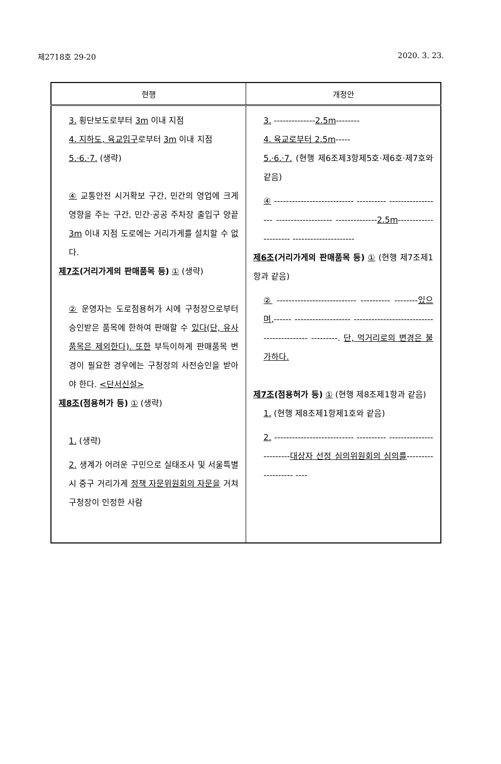제2718호 29-20 2020. 3. 23.
| 현행 | 개정안 |
| --- | --- |
| 3. 횡단보도로부터 3m 이내 지점 4. 지하도, 육교입구 로부터 3m 이내 지점 5.·6.·7. (생략) ④ 교통안전 시거확보 구간, 민간의 영업에 크게 영향을 주는 구간, 민간·공공 주차장 출입구 양끝 3m 이내 지점 도로에는 거리가게를 설치할 수 없다. 제7조 (거리가게의 판매품목 등) ① (생략) ② 운영자는 도로점용허가 시에 구청장으로부터 승인받은 품목에 한하여 판매할 수 있다(단, 유사 품목은 제외한다). 또한 부득이하게 판매품목 변경이 필요한 경우에는 구청장의 사전승인을 받아야 한다. <단서신설> 제8조 (점용허가 등) ① (생략) 1. (생략) 2. 생계가 어려운 구민으로 실태조사 및 서울특별시 중구 거리가게 정책 자문위원회의 자문을 거쳐 구청장이 인정한 사람 | 3. -------------- 2.5m -------- 4. 육교로부터 2.5m ----- 5.·6.·7. (현행 제6조제3항제5호·제6호·제7호와 같음) ④ --------------------------- ---------- ------------------ ------------------- -------------- 2.5m --------------------- --------------------- 제6조 (거리가게의 판매품목 등) ① (현행 제7조제1항과 같음) ② --------------------------- ---------- -------- 있으며, ------ ------------------- ------------------------------------------ ---------. 단, 먹거리로의 변경은 불가하다. 제7조 (점용허가 등) ① (현행 제8조제1항과 같음) 1. (현행 제8조제1항제1호와 같음) 2. --------------------------- ---------- ------------------------ 대상자 선정 심의위원회의 심의를 ------------------- ---- |